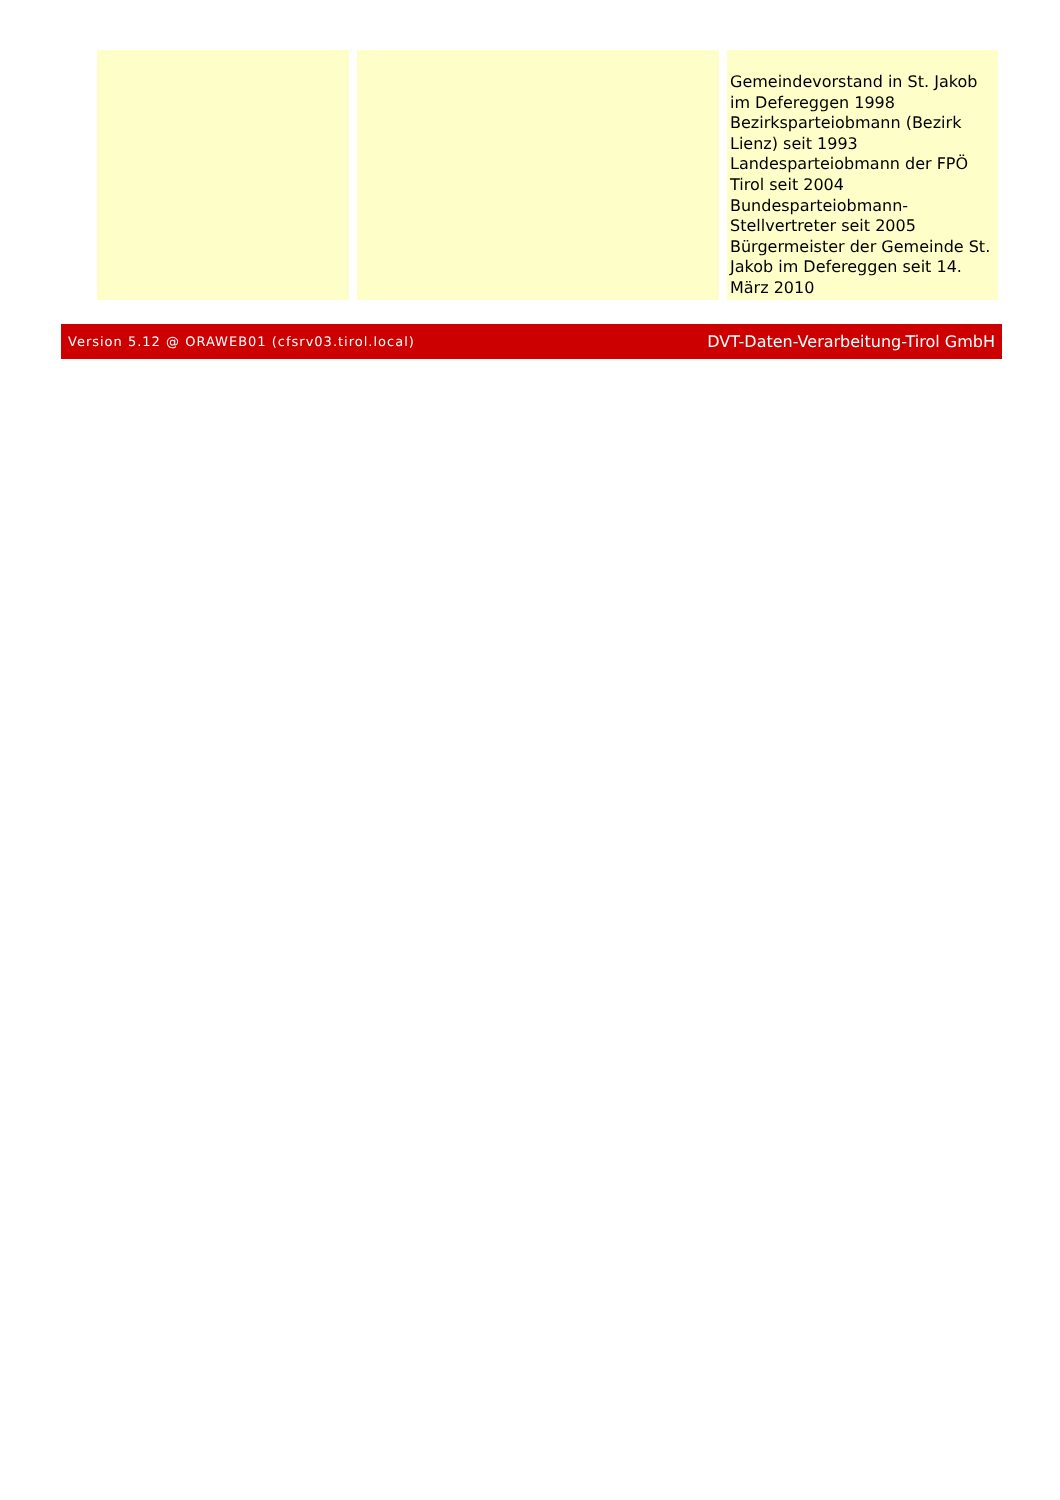| | | Gemeindevorstand in St. Jakob im Defereggen 1998 Bezirksparteiobmann (Bezirk Lienz) seit 1993 Landesparteiobmann der FPÖ Tirol seit 2004 Bundesparteiobmann-Stellvertreter seit 2005 Bürgermeister der Gemeinde St. Jakob im Defereggen seit 14. März 2010 |
Version 5.12 @ ORAWEB01 (cfsrv03.tirol.local) DVT-Daten-Verarbeitung-Tirol GmbH